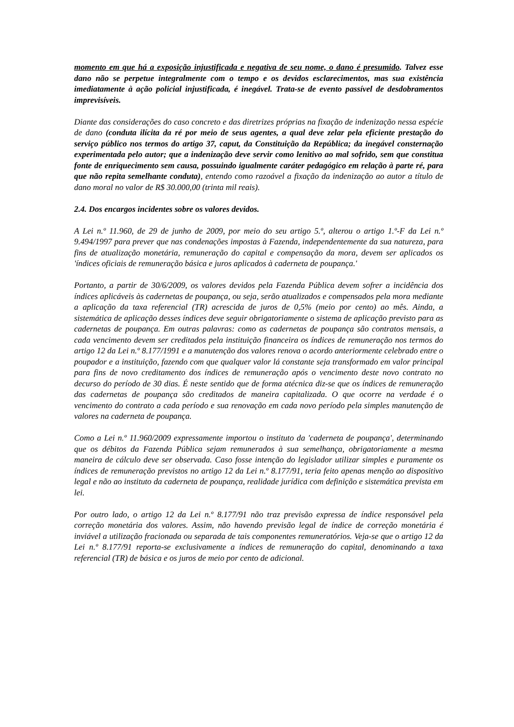momento em que há a exposição injustificada e negativa de seu nome, o dano é presumido. Talvez esse dano não se perpetue integralmente com o tempo e os devidos esclarecimentos, mas sua existência imediatamente à ação policial injustificada, é inegável. Trata-se de evento passível de desdobramentos imprevisíveis.
Diante das considerações do caso concreto e das diretrizes próprias na fixação de indenização nessa espécie de dano (conduta ilícita da ré por meio de seus agentes, a qual deve zelar pela eficiente prestação do serviço público nos termos do artigo 37, caput, da Constituição da República; da inegável consternação experimentada pelo autor; que a indenização deve servir como lenitivo ao mal sofrido, sem que constitua fonte de enriquecimento sem causa, possuindo igualmente caráter pedagógico em relação à parte ré, para que não repita semelhante conduta), entendo como razoável a fixação da indenização ao autor a título de dano moral no valor de R$ 30.000,00 (trinta mil reais).
2.4. Dos encargos incidentes sobre os valores devidos.
A Lei n.º 11.960, de 29 de junho de 2009, por meio do seu artigo 5.º, alterou o artigo 1.º-F da Lei n.º 9.494/1997 para prever que nas condenações impostas à Fazenda, independentemente da sua natureza, para fins de atualização monetária, remuneração do capital e compensação da mora, devem ser aplicados os 'índices oficiais de remuneração básica e juros aplicados à caderneta de poupança.'
Portanto, a partir de 30/6/2009, os valores devidos pela Fazenda Pública devem sofrer a incidência dos índices aplicáveis às cadernetas de poupança, ou seja, serão atualizados e compensados pela mora mediante a aplicação da taxa referencial (TR) acrescida de juros de 0,5% (meio por cento) ao mês. Ainda, a sistemática de aplicação desses índices deve seguir obrigatoriamente o sistema de aplicação previsto para as cadernetas de poupança. Em outras palavras: como as cadernetas de poupança são contratos mensais, a cada vencimento devem ser creditados pela instituição financeira os índices de remuneração nos termos do artigo 12 da Lei n.º 8.177/1991 e a manutenção dos valores renova o acordo anteriormente celebrado entre o poupador e a instituição, fazendo com que qualquer valor lá constante seja transformado em valor principal para fins de novo creditamento dos índices de remuneração após o vencimento deste novo contrato no decurso do período de 30 dias. É neste sentido que de forma atécnica diz-se que os índices de remuneração das cadernetas de poupança são creditados de maneira capitalizada. O que ocorre na verdade é o vencimento do contrato a cada período e sua renovação em cada novo período pela simples manutenção de valores na caderneta de poupança.
Como a Lei n.º 11.960/2009 expressamente importou o instituto da 'caderneta de poupança', determinando que os débitos da Fazenda Pública sejam remunerados à sua semelhança, obrigatoriamente a mesma maneira de cálculo deve ser observada. Caso fosse intenção do legislador utilizar simples e puramente os índices de remuneração previstos no artigo 12 da Lei n.º 8.177/91, teria feito apenas menção ao dispositivo legal e não ao instituto da caderneta de poupança, realidade jurídica com definição e sistemática prevista em lei.
Por outro lado, o artigo 12 da Lei n.º 8.177/91 não traz previsão expressa de índice responsável pela correção monetária dos valores. Assim, não havendo previsão legal de índice de correção monetária é inviável a utilização fracionada ou separada de tais componentes remuneratórios. Veja-se que o artigo 12 da Lei n.º 8.177/91 reporta-se exclusivamente a índices de remuneração do capital, denominando a taxa referencial (TR) de básica e os juros de meio por cento de adicional.